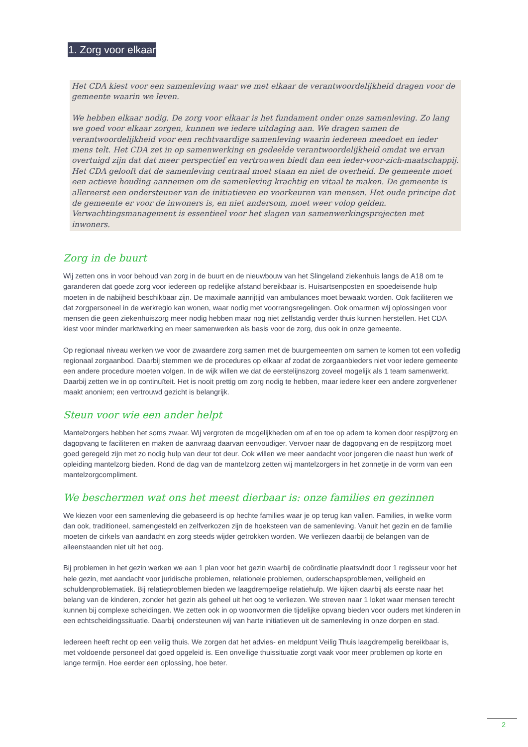1. Zorg voor elkaar
Het CDA kiest voor een samenleving waar we met elkaar de verantwoordelijkheid dragen voor de gemeente waarin we leven.
We hebben elkaar nodig. De zorg voor elkaar is het fundament onder onze samenleving. Zo lang we goed voor elkaar zorgen, kunnen we iedere uitdaging aan. We dragen samen de verantwoordelijkheid voor een rechtvaardige samenleving waarin iedereen meedoet en ieder mens telt. Het CDA zet in op samenwerking en gedeelde verantwoordelijkheid omdat we ervan overtuigd zijn dat dat meer perspectief en vertrouwen biedt dan een ieder-voor-zich-maatschappij. Het CDA gelooft dat de samenleving centraal moet staan en niet de overheid. De gemeente moet een actieve houding aannemen om de samenleving krachtig en vitaal te maken. De gemeente is allereerst een ondersteuner van de initiatieven en voorkeuren van mensen. Het oude principe dat de gemeente er voor de inwoners is, en niet andersom, moet weer volop gelden. Verwachtingsmanagement is essentieel voor het slagen van samenwerkingsprojecten met inwoners.
Zorg in de buurt
Wij zetten ons in voor behoud van zorg in de buurt en de nieuwbouw van het Slingeland ziekenhuis langs de A18 om te garanderen dat goede zorg voor iedereen op redelijke afstand bereikbaar is. Huisartsenposten en spoedeisende hulp moeten in de nabijheid beschikbaar zijn. De maximale aanrijtijd van ambulances moet bewaakt worden. Ook faciliteren we dat zorgpersoneel in de werkregio kan wonen, waar nodig met voorrangsregelingen. Ook omarmen wij oplossingen voor mensen die geen ziekenhuiszorg meer nodig hebben maar nog niet zelfstandig verder thuis kunnen herstellen. Het CDA kiest voor minder marktwerking en meer samenwerken als basis voor de zorg, dus ook in onze gemeente.
Op regionaal niveau werken we voor de zwaardere zorg samen met de buurgemeenten om samen te komen tot een volledig regionaal zorgaanbod. Daarbij stemmen we de procedures op elkaar af zodat de zorgaanbieders niet voor iedere gemeente een andere procedure moeten volgen. In de wijk willen we dat de eerstelijnszorg zoveel mogelijk als 1 team samenwerkt. Daarbij zetten we in op continuïteit. Het is nooit prettig om zorg nodig te hebben, maar iedere keer een andere zorgverlener maakt anoniem; een vertrouwd gezicht is belangrijk.
Steun voor wie een ander helpt
Mantelzorgers hebben het soms zwaar. Wij vergroten de mogelijkheden om af en toe op adem te komen door respijtzorg en dagopvang te faciliteren en maken de aanvraag daarvan eenvoudiger. Vervoer naar de dagopvang en de respijtzorg moet goed geregeld zijn met zo nodig hulp van deur tot deur. Ook willen we meer aandacht voor jongeren die naast hun werk of opleiding mantelzorg bieden. Rond de dag van de mantelzorg zetten wij mantelzorgers in het zonnetje in de vorm van een mantelzorgcompliment.
We beschermen wat ons het meest dierbaar is: onze families en gezinnen
We kiezen voor een samenleving die gebaseerd is op hechte families waar je op terug kan vallen. Families, in welke vorm dan ook, traditioneel, samengesteld en zelfverkozen zijn de hoeksteen van de samenleving. Vanuit het gezin en de familie moeten de cirkels van aandacht en zorg steeds wijder getrokken worden. We verliezen daarbij de belangen van de alleenstaanden niet uit het oog.
Bij problemen in het gezin werken we aan 1 plan voor het gezin waarbij de coördinatie plaatsvindt door 1 regisseur voor het hele gezin, met aandacht voor juridische problemen, relationele problemen, ouderschapsproblemen, veiligheid en schuldenproblematiek. Bij relatieproblemen bieden we laagdrempelige relatiehulp. We kijken daarbij als eerste naar het belang van de kinderen, zonder het gezin als geheel uit het oog te verliezen. We streven naar 1 loket waar mensen terecht kunnen bij complexe scheidingen. We zetten ook in op woonvormen die tijdelijke opvang bieden voor ouders met kinderen in een echtscheidingssituatie. Daarbij ondersteunen wij van harte initiatieven uit de samenleving in onze dorpen en stad.
Iedereen heeft recht op een veilig thuis. We zorgen dat het advies- en meldpunt Veilig Thuis laagdrempelig bereikbaar is, met voldoende personeel dat goed opgeleid is. Een onveilige thuissituatie zorgt vaak voor meer problemen op korte en lange termijn. Hoe eerder een oplossing, hoe beter.
2